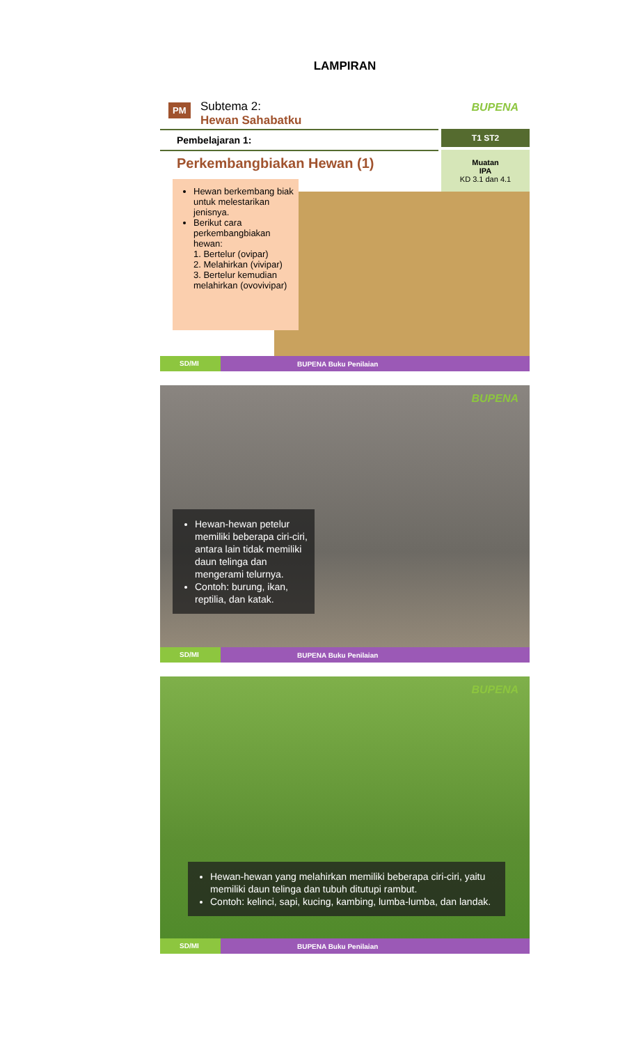LAMPIRAN
PM
Subtema 2:
Hewan Sahabatku
BUPENA
Pembelajaran 1: T1 ST2
Muatan
IPA
KD 3.1 dan 4.1
Perkembangbiakan Hewan (1)
Hewan berkembang biak untuk melestarikan jenisnya.
Berikut cara perkembangbiakan hewan:
1. Bertelur (ovipar)
2. Melahirkan (vivipar)
3. Bertelur kemudian melahirkan (ovovivipar)
SD/MI
BUPENA Buku Penilaian
BUPENA
Hewan-hewan petelur memiliki beberapa ciri-ciri, antara lain tidak memiliki daun telinga dan mengerami telurnya.
Contoh: burung, ikan, reptilia, dan katak.
SD/MI
BUPENA Buku Penilaian
BUPENA
Hewan-hewan yang melahirkan memiliki beberapa ciri-ciri, yaitu memiliki daun telinga dan tubuh ditutupi rambut.
Contoh: kelinci, sapi, kucing, kambing, lumba-lumba, dan landak.
SD/MI
BUPENA Buku Penilaian